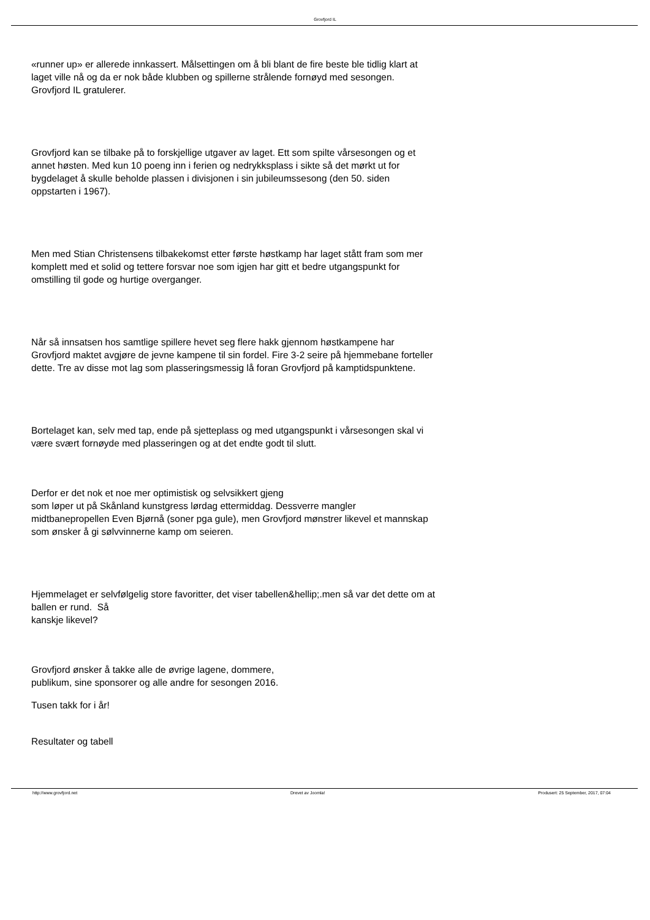Grovfjord IL
«runner up» er allerede innkassert. Målsettingen om å bli blant de fire beste ble tidlig klart at laget ville nå og da er nok både klubben og spillerne strålende fornøyd med sesongen. Grovfjord IL gratulerer.
Grovfjord kan se tilbake på to forskjellige utgaver av laget. Ett som spilte vårsesongen og et annet høsten. Med kun 10 poeng inn i ferien og nedrykksplass i sikte så det mørkt ut for bygdelaget å skulle beholde plassen i divisjonen i sin jubileumssesong (den 50. siden oppstarten i 1967).
Men med Stian Christensens tilbakekomst etter første høstkamp har laget stått fram som mer komplett med et solid og tettere forsvar noe som igjen har gitt et bedre utgangspunkt for omstilling til gode og hurtige overganger.
Når så innsatsen hos samtlige spillere hevet seg flere hakk gjennom høstkampene har Grovfjord maktet avgjøre de jevne kampene til sin fordel. Fire 3-2 seire på hjemmebane forteller dette. Tre av disse mot lag som plasseringsmessig lå foran Grovfjord på kamptidspunktene.
Bortelaget kan, selv med tap, ende på sjetteplass og med utgangspunkt i vårsesongen skal vi være svært fornøyde med plasseringen og at det endte godt til slutt.
Derfor er det nok et noe mer optimistisk og selvsikkert gjeng
som løper ut på Skånland kunstgress lørdag ettermiddag. Dessverre mangler midtbanepropellen Even Bjørnå (soner pga gule), men Grovfjord mønstrer likevel et mannskap som ønsker å gi sølvvinnerne kamp om seieren.
Hjemmelaget er selvfølgelig store favoritter, det viser tabellen&hellip;.men så var det dette om at ballen er rund. Så
kanskje likevel?
Grovfjord ønsker å takke alle de øvrige lagene, dommere,
publikum, sine sponsorer og alle andre for sesongen 2016.
Tusen takk for i år!
Resultater og tabell
http://www.grovfjord.net Drevet av Joomla! Produsert: 25 September, 2017, 07:04